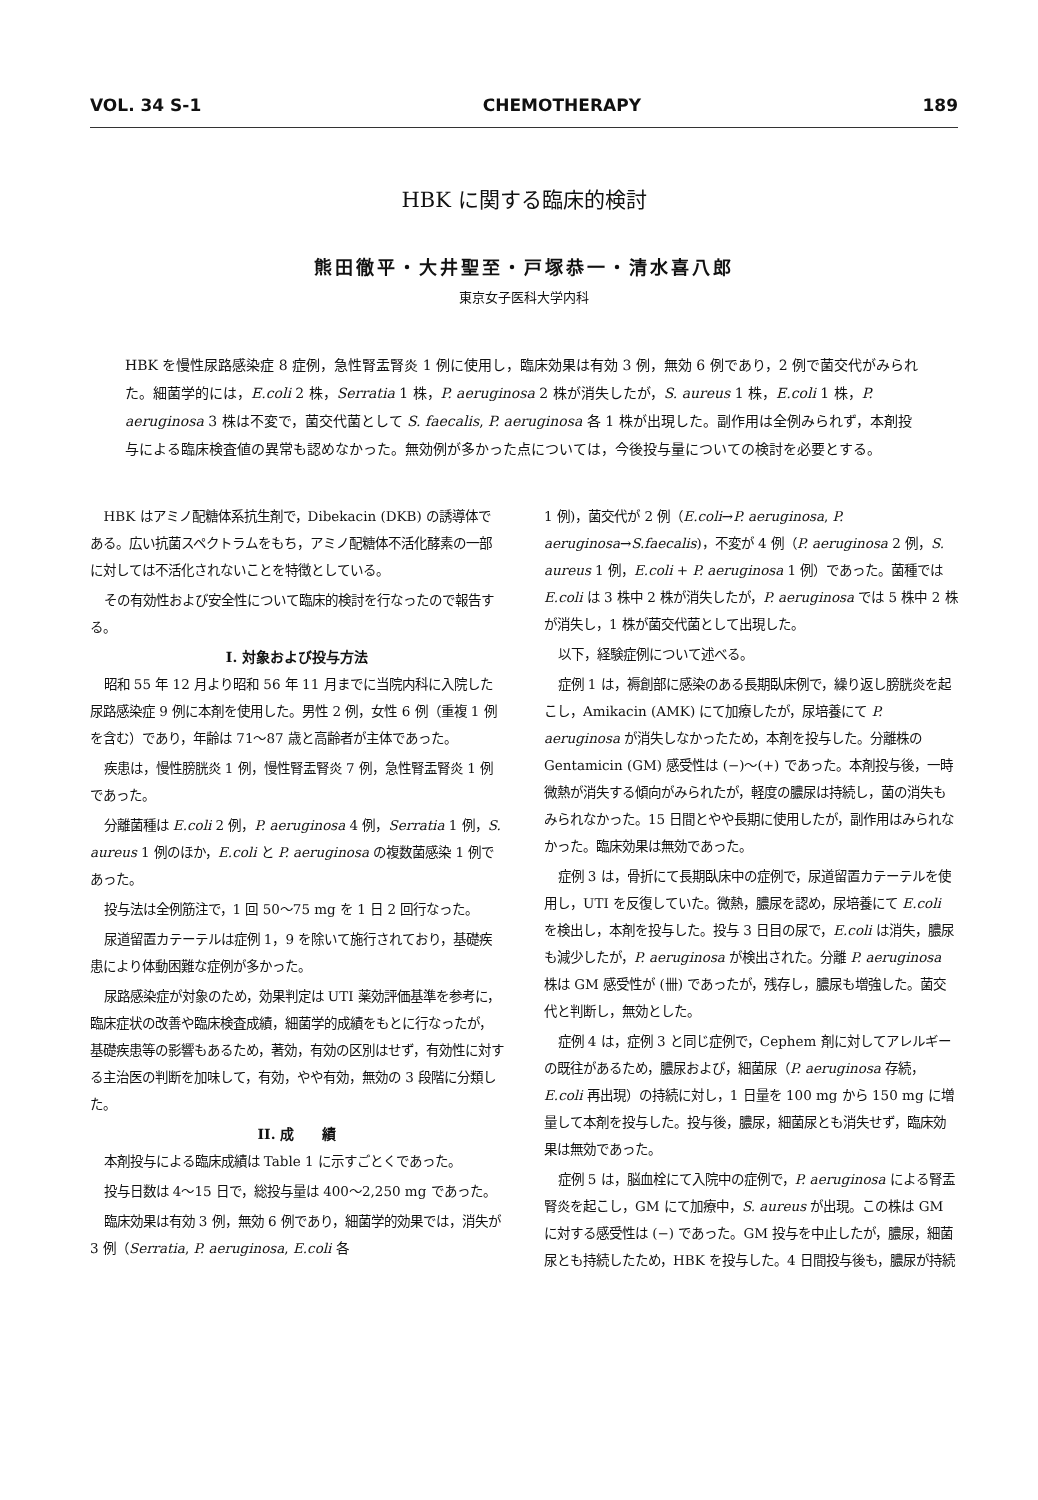VOL. 34 S-1 CHEMOTHERAPY 189
HBK に関する臨床的検討
熊田徹平・大井聖至・戸塚恭一・清水喜八郎
東京女子医科大学内科
HBK を慢性尿路感染症 8 症例，急性腎盂腎炎 1 例に使用し，臨床効果は有効 3 例，無効 6 例であり，2 例で菌交代がみられた。細菌学的には，E.coli 2 株，Serratia 1 株，P. aeruginosa 2 株が消失したが，S. aureus 1 株，E.coli 1 株，P. aeruginosa 3 株は不変で，菌交代菌として S. faecalis, P. aeruginosa 各 1 株が出現した。副作用は全例みられず，本剤投与による臨床検査値の異常も認めなかった。無効例が多かった点については，今後投与量についての検討を必要とする。
HBK はアミノ配糖体系抗生剤で，Dibekacin (DKB) の誘導体である。広い抗菌スペクトラムをもち，アミノ配糖体不活化酵素の一部に対しては不活化されないことを特徴としている。
その有効性および安全性について臨床的検討を行なったので報告する。
I. 対象および投与方法
昭和 55 年 12 月より昭和 56 年 11 月までに当院内科に入院した尿路感染症 9 例に本剤を使用した。男性 2 例，女性 6 例（重複 1 例を含む）であり，年齢は 71〜87 歳と高齢者が主体であった。
疾患は，慢性膀胱炎 1 例，慢性腎盂腎炎 7 例，急性腎盂腎炎 1 例であった。
分離菌種は E.coli 2 例，P. aeruginosa 4 例，Serratia 1 例，S. aureus 1 例のほか，E.coli と P. aeruginosa の複数菌感染 1 例であった。
投与法は全例筋注で，1 回 50〜75 mg を 1 日 2 回行なった。
尿道留置カテーテルは症例 1，9 を除いて施行されており，基礎疾患により体動困難な症例が多かった。
尿路感染症が対象のため，効果判定は UTI 薬効評価基準を参考に，臨床症状の改善や臨床検査成績，細菌学的成績をもとに行なったが，基礎疾患等の影響もあるため，著効，有効の区別はせず，有効性に対する主治医の判断を加味して，有効，やや有効，無効の 3 段階に分類した。
II. 成　　績
本剤投与による臨床成績は Table 1 に示すごとくであった。
投与日数は 4〜15 日で，総投与量は 400〜2,250 mg であった。
臨床効果は有効 3 例，無効 6 例であり，細菌学的効果では，消失が 3 例（Serratia, P. aeruginosa, E.coli 各
1 例)，菌交代が 2 例（E.coli→P. aeruginosa, P. aeruginosa→S.faecalis)，不変が 4 例（P. aeruginosa 2 例，S. aureus 1 例，E.coli + P. aeruginosa 1 例）であった。菌種では E.coli は 3 株中 2 株が消失したが，P. aeruginosa では 5 株中 2 株が消失し，1 株が菌交代菌として出現した。
以下，経験症例について述べる。
症例 1 は，褥創部に感染のある長期臥床例で，繰り返し膀胱炎を起こし，Amikacin (AMK) にて加療したが，尿培養にて P. aeruginosa が消失しなかったため，本剤を投与した。分離株の Gentamicin (GM) 感受性は (−)〜(+) であった。本剤投与後，一時微熱が消失する傾向がみられたが，軽度の膿尿は持続し，菌の消失もみられなかった。15 日間とやや長期に使用したが，副作用はみられなかった。臨床効果は無効であった。
症例 3 は，骨折にて長期臥床中の症例で，尿道留置カテーテルを使用し，UTI を反復していた。微熱，膿尿を認め，尿培養にて E.coli を検出し，本剤を投与した。投与 3 日目の尿で，E.coli は消失，膿尿も減少したが，P. aeruginosa が検出された。分離 P. aeruginosa 株は GM 感受性が (卌) であったが，残存し，膿尿も増強した。菌交代と判断し，無効とした。
症例 4 は，症例 3 と同じ症例で，Cephem 剤に対してアレルギーの既往があるため，膿尿および，細菌尿（P. aeruginosa 存続，E.coli 再出現）の持続に対し，1 日量を 100 mg から 150 mg に増量して本剤を投与した。投与後，膿尿，細菌尿とも消失せず，臨床効果は無効であった。
症例 5 は，脳血栓にて入院中の症例で，P. aeruginosa による腎盂腎炎を起こし，GM にて加療中，S. aureus が出現。この株は GM に対する感受性は (−) であった。GM 投与を中止したが，膿尿，細菌尿とも持続したため，HBK を投与した。4 日間投与後も，膿尿が持続